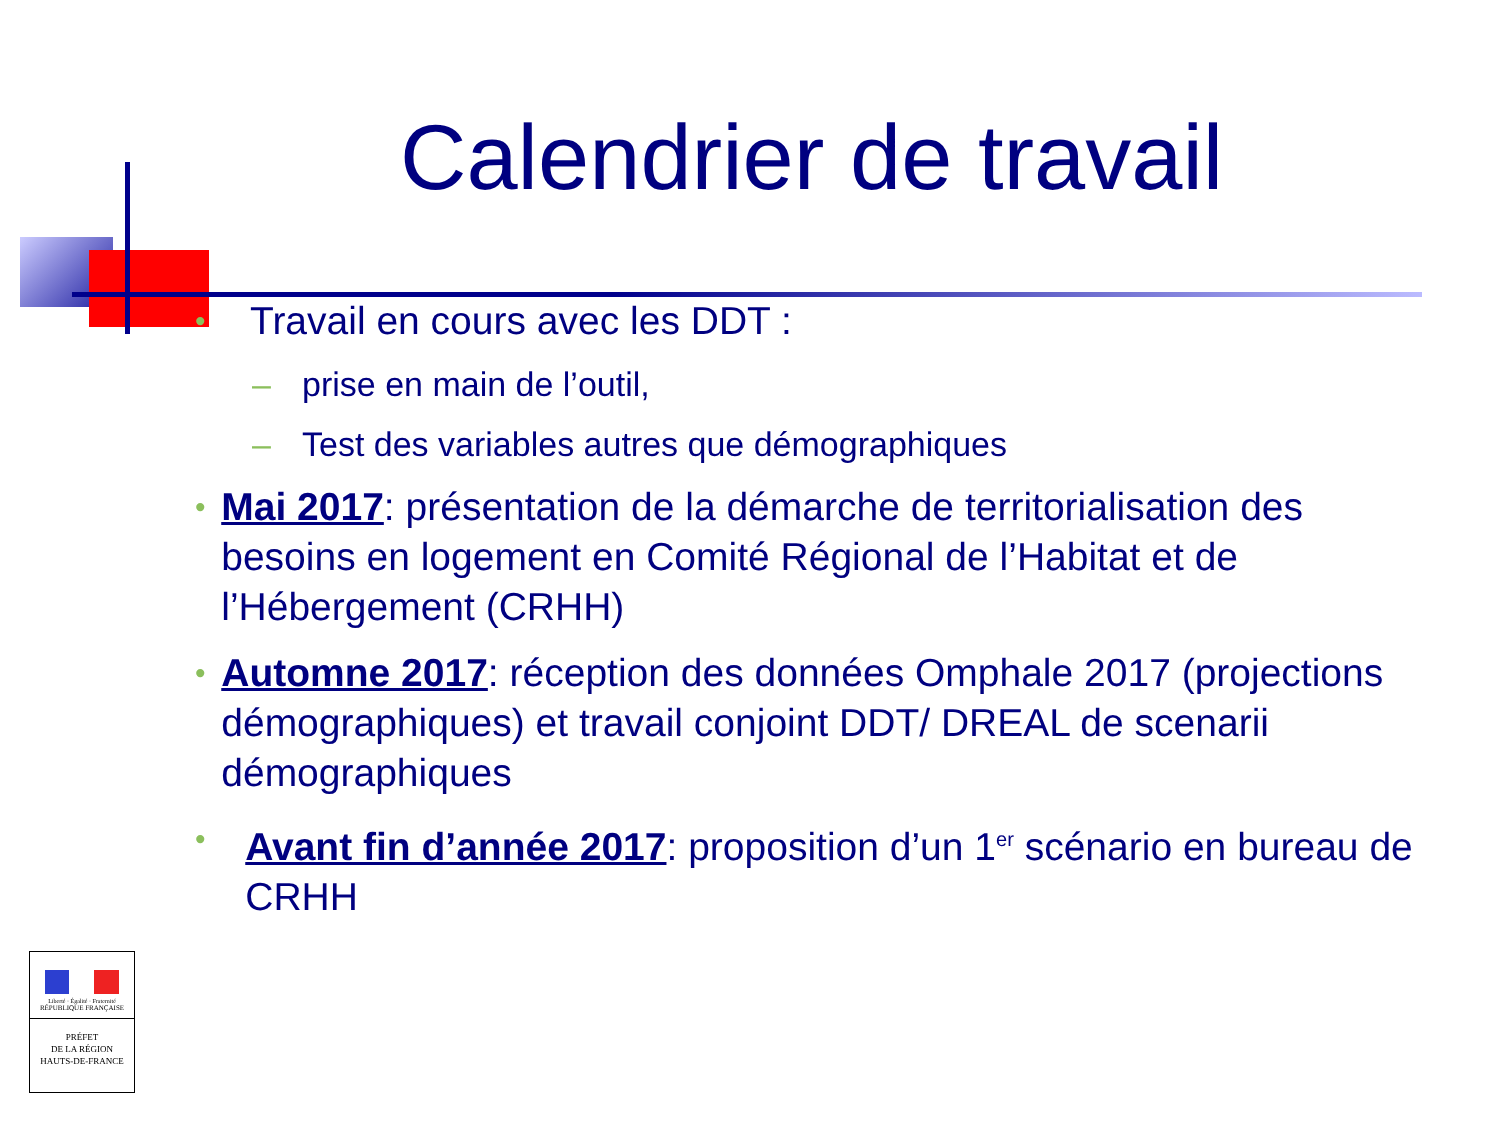Calendrier de travail
• Travail en cours avec les DDT :
– prise en main de l’outil,
– Test des variables autres que démographiques
• Mai 2017: présentation de la démarche de territorialisation des besoins en logement en Comité Régional de l’Habitat et de l’Hébergement (CRHH)
• Automne 2017: réception des données Omphale 2017 (projections démographiques) et travail conjoint DDT/ DREAL de scenarii démographiques
• Avant fin d’année 2017: proposition d’un 1<sup>er</sup> scénario en bureau de CRHH
Liberté · Égalité · Fraternité
RÉPUBLIQUE FRANÇAISE
PRÉFET
DE LA RÉGION
HAUTS-DE-FRANCE